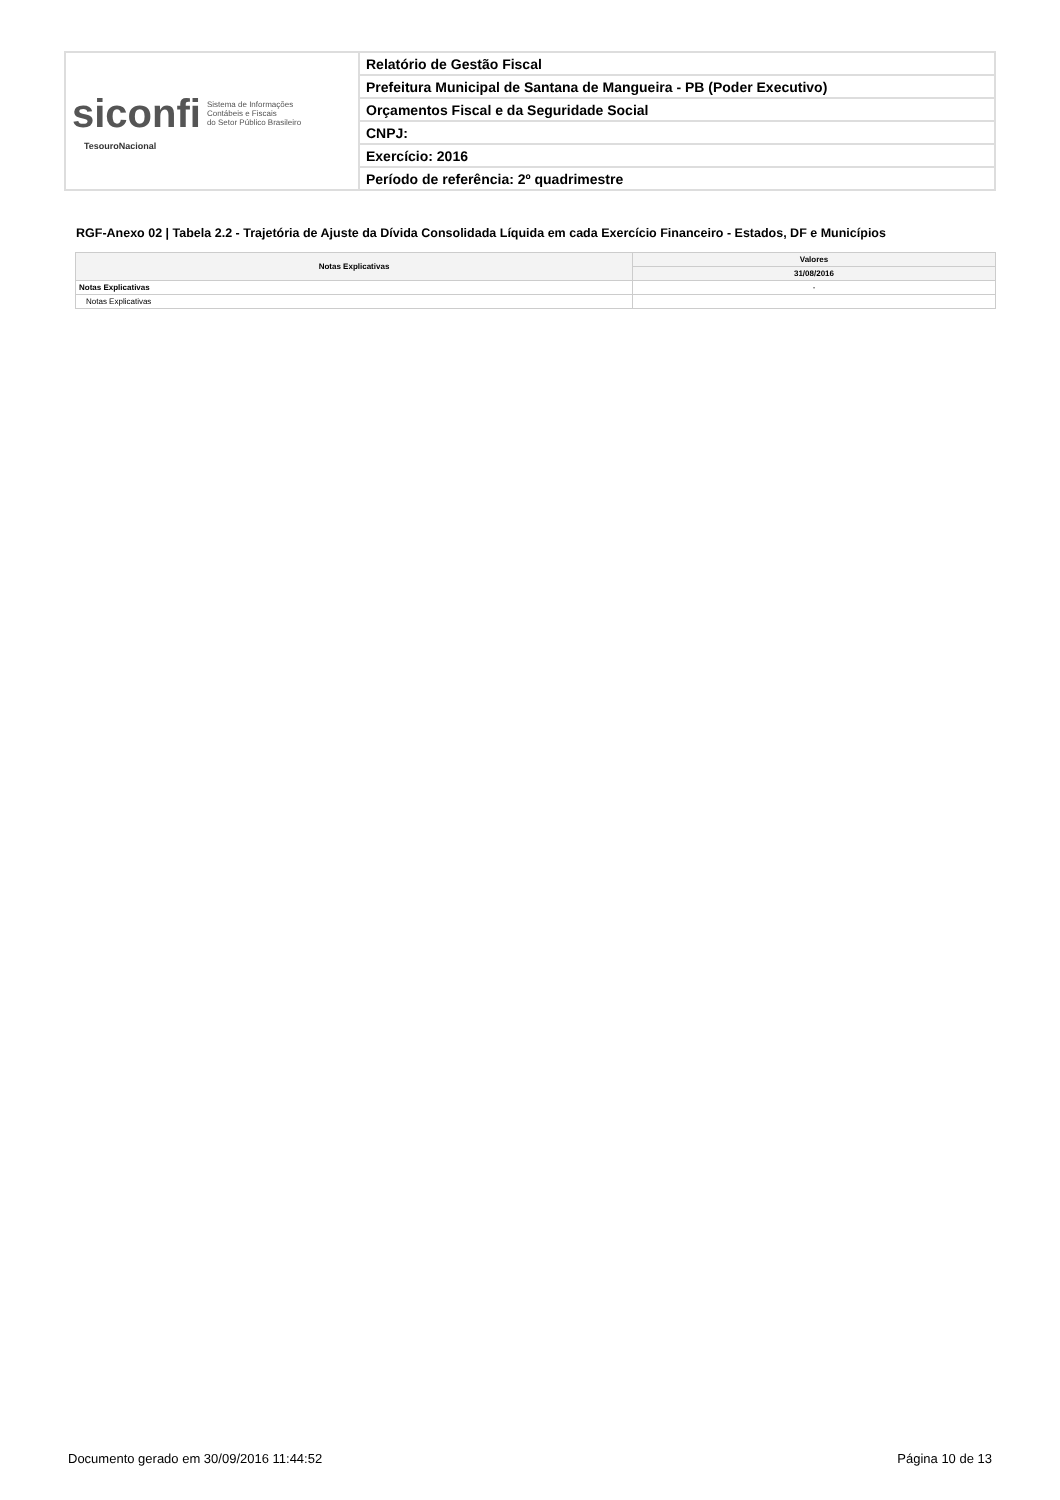| siconfi Sistema de Informações Contábeis e Fiscais do Setor Público Brasileiro TesouroNacional | Relatório de Gestão Fiscal |
| | Prefeitura Municipal de Santana de Mangueira - PB (Poder Executivo) |
| | Orçamentos Fiscal e da Seguridade Social |
| | CNPJ: |
| | Exercício: 2016 |
| | Período de referência: 2º quadrimestre |
RGF-Anexo 02 | Tabela 2.2 - Trajetória de Ajuste da Dívida Consolidada Líquida em cada Exercício Financeiro - Estados, DF e Municípios
| Notas Explicativas | Valores |
| --- | --- |
| | 31/08/2016 |
| Notas Explicativas | - |
| Notas Explicativas | |
Documento gerado em 30/09/2016 11:44:52 Página 10 de 13